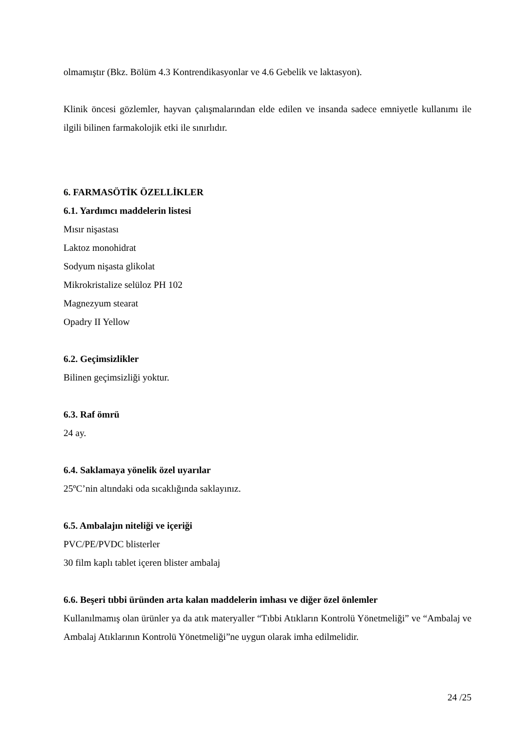olmamıştır (Bkz. Bölüm 4.3 Kontrendikasyonlar ve 4.6 Gebelik ve laktasyon).
Klinik öncesi gözlemler, hayvan çalışmalarından elde edilen ve insanda sadece emniyetle kullanımı ile ilgili bilinen farmakolojik etki ile sınırlıdır.
6. FARMASÖTİK ÖZELLİKLER
6.1. Yardımcı maddelerin listesi
Mısır nişastası
Laktoz monohidrat
Sodyum nişasta glikolat
Mikrokristalize selüloz PH 102
Magnezyum stearat
Opadry II Yellow
6.2. Geçimsizlikler
Bilinen geçimsizliği yoktur.
6.3. Raf ömrü
24 ay.
6.4. Saklamaya yönelik özel uyarılar
25ºC’nin altındaki oda sıcaklığında saklayınız.
6.5. Ambalajın niteliği ve içeriği
PVC/PE/PVDC blisterler
30 film kaplı tablet içeren blister ambalaj
6.6. Beşeri tıbbi üründen arta kalan maddelerin imhası ve diğer özel önlemler
Kullanılmamış olan ürünler ya da atık materyaller “Tıbbi Atıkların Kontrolü Yönetmeliği” ve “Ambalaj ve Ambalaj Atıklarının Kontrolü Yönetmeliği”ne uygun olarak imha edilmelidir.
24 /25